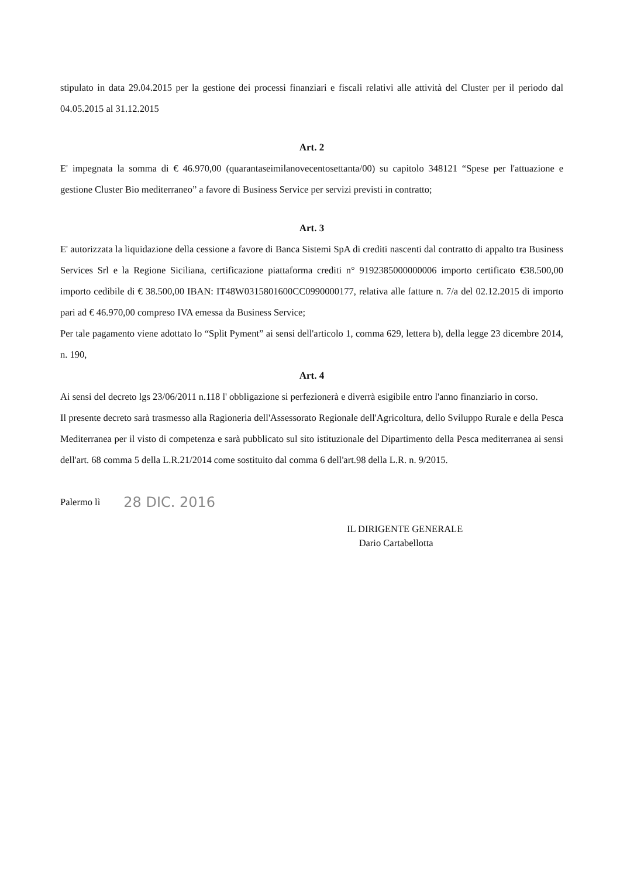stipulato in data 29.04.2015 per la gestione dei processi finanziari e fiscali relativi alle attività del Cluster per il periodo dal 04.05.2015 al 31.12.2015
Art. 2
E' impegnata la somma di € 46.970,00 (quarantaseimilanovecentosettanta/00) su capitolo 348121 “Spese per l'attuazione e gestione Cluster Bio mediterraneo” a favore di Business Service per servizi previsti in contratto;
Art. 3
E' autorizzata la liquidazione della cessione a favore di Banca Sistemi SpA di crediti nascenti dal contratto di appalto tra Business Services Srl e la Regione Siciliana, certificazione piattaforma crediti n° 9192385000000006 importo certificato €38.500,00 importo cedibile di € 38.500,00 IBAN: IT48W0315801600CC0990000177, relativa alle fatture n. 7/a del 02.12.2015 di importo pari ad € 46.970,00 compreso IVA emessa da Business Service;
Per tale pagamento viene adottato lo “Split Pyment” ai sensi dell'articolo 1, comma 629, lettera b), della legge 23 dicembre 2014, n. 190,
Art. 4
Ai sensi del decreto lgs 23/06/2011 n.118 l' obbligazione si perfezionerà e diverrà esigibile entro l'anno finanziario in corso.
Il presente decreto sarà trasmesso alla Ragioneria dell'Assessorato Regionale dell'Agricoltura, dello Sviluppo Rurale e della Pesca Mediterranea per il visto di competenza e sarà pubblicato sul sito istituzionale del Dipartimento della Pesca mediterranea ai sensi dell'art. 68 comma 5 della L.R.21/2014 come sostituito dal comma 6 dell'art.98 della L.R. n. 9/2015.
Palermo lì 28 DIC. 2016
IL DIRIGENTE GENERALE
Dario Cartabellotta